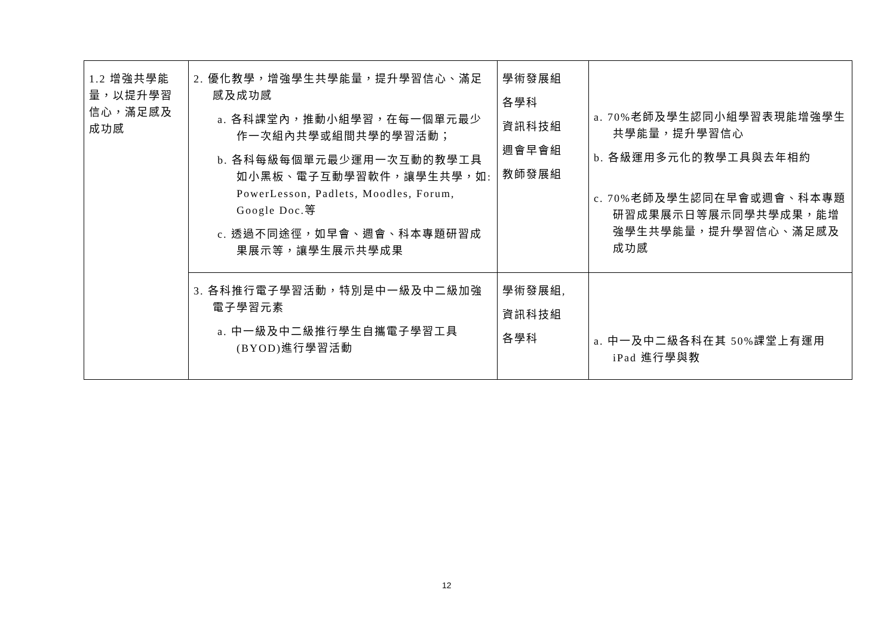| 1.2 增強共學能量，以提升學習信心，滿足感及成功感 | 2. 優化教學，增強學生共學能量，提升學習信心、滿足感及成功感 a. 各科課堂內，推動小組學習，在每一個單元最少作一次組內共學或組間共學的學習活動； b. 各科每級每個單元最少運用一次互動的教學工具如小黑板、電子互動學習軟件，讓學生共學，如: PowerLesson, Padlets, Moodles, Forum, Google Doc.等 c. 透過不同途徑，如早會、週會、科本專題研習成果展示等，讓學生展示共學成果 | 學術發展組 各學科 資訊科技組 週會早會組 教師發展組 | a. 70%老師及學生認同小組學習表現能增強學生共學能量，提升學習信心 b. 各級運用多元化的教學工具與去年相約 c. 70%老師及學生認同在早會或週會、科本專題研習成果展示日等展示同學共學成果，能增強學生共學能量，提升學習信心、滿足感及成功感 |
| | 3. 各科推行電子學習活動，特別是中一級及中二級加強電子學習元素 a. 中一級及中二級推行學生自攜電子學習工具(BYOD)進行學習活動 | 學術發展組, 資訊科技組 各學科 | a. 中一及中二級各科在其 50%課堂上有運用 iPad 進行學與教 |
12